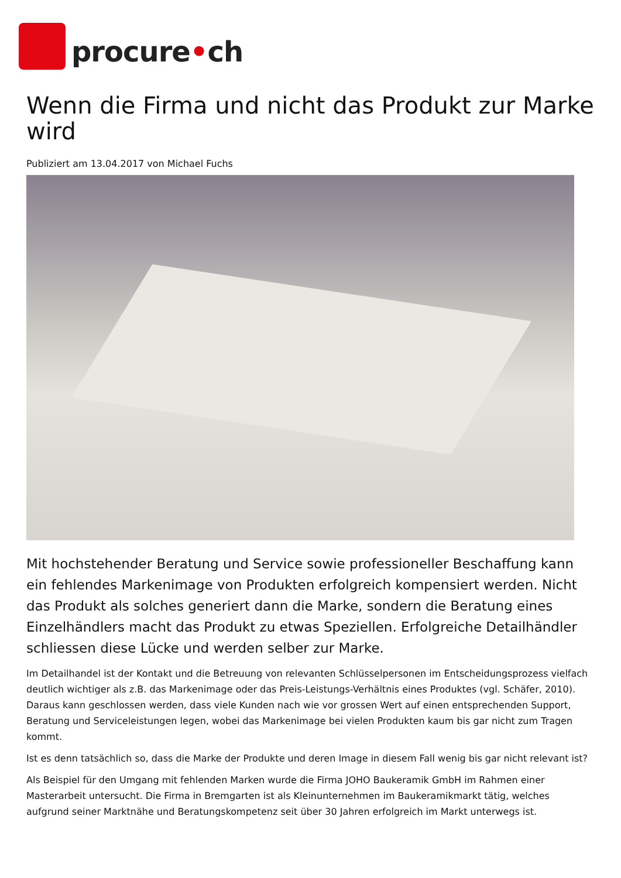procure•ch
Wenn die Firma und nicht das Produkt zur Marke wird
Publiziert am 13.04.2017 von Michael Fuchs
Mit hochstehender Beratung und Service sowie professioneller Beschaffung kann ein fehlendes Markenimage von Produkten erfolgreich kompensiert werden. Nicht das Produkt als solches generiert dann die Marke, sondern die Beratung eines Einzelhändlers macht das Produkt zu etwas Speziellen. Erfolgreiche Detailhändler schliessen diese Lücke und werden selber zur Marke.
Im Detailhandel ist der Kontakt und die Betreuung von relevanten Schlüsselpersonen im Entscheidungsprozess vielfach deutlich wichtiger als z.B. das Markenimage oder das Preis-Leistungs-Verhältnis eines Produktes (vgl. Schäfer, 2010). Daraus kann geschlossen werden, dass viele Kunden nach wie vor grossen Wert auf einen entsprechenden Support, Beratung und Serviceleistungen legen, wobei das Markenimage bei vielen Produkten kaum bis gar nicht zum Tragen kommt.
Ist es denn tatsächlich so, dass die Marke der Produkte und deren Image in diesem Fall wenig bis gar nicht relevant ist?
Als Beispiel für den Umgang mit fehlenden Marken wurde die Firma JOHO Baukeramik GmbH im Rahmen einer Masterarbeit untersucht. Die Firma in Bremgarten ist als Kleinunternehmen im Baukeramikmarkt tätig, welches aufgrund seiner Marktnähe und Beratungskompetenz seit über 30 Jahren erfolgreich im Markt unterwegs ist.